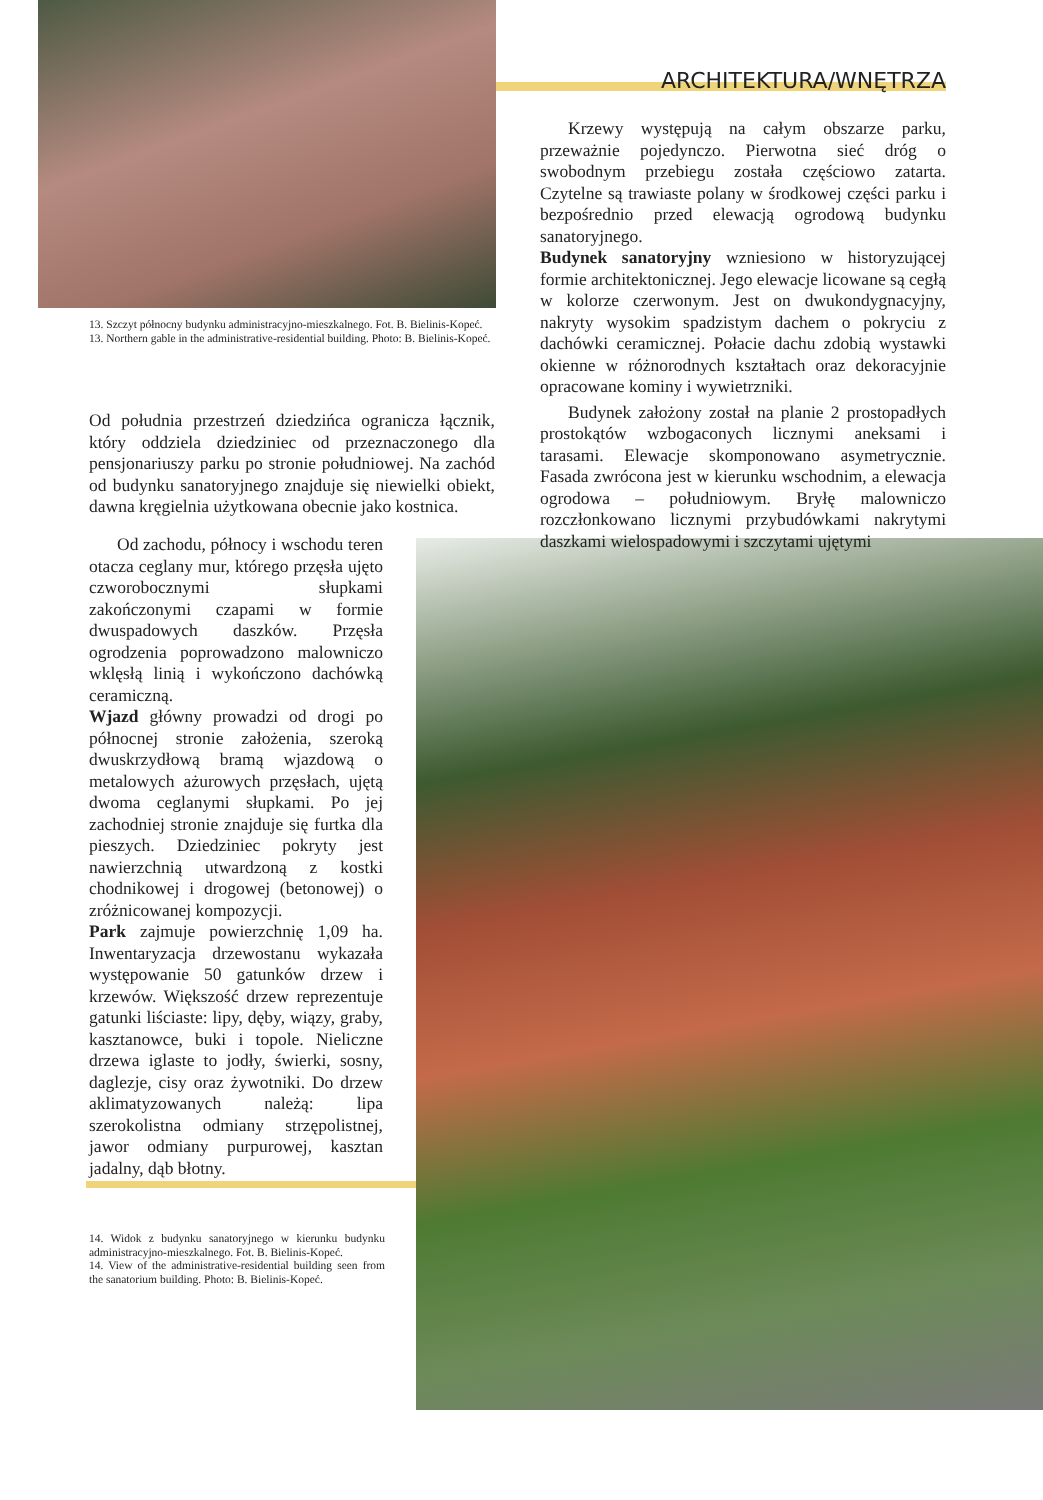ARCHITEKTURA/WNĘTRZA
13. Szczyt północny budynku administracyjno-mieszkalnego. Fot. B. Bielinis-Kopeć.
13. Northern gable in the administrative-residential building. Photo: B. Bielinis-Kopeć.
Od południa przestrzeń dziedzińca ogranicza łącznik, który oddziela dziedziniec od przeznaczonego dla pensjonariuszy parku po stronie południowej. Na zachód od budynku sanatoryjnego znajduje się niewielki obiekt, dawna kręgielnia użytkowana obecnie jako kostnica.
Od zachodu, północy i wschodu teren otacza ceglany mur, którego przęsła ujęto czworobocznymi słupkami zakończonymi czapami w formie dwuspadowych daszków. Przęsła ogrodzenia poprowadzono malowniczo wklęsłą linią i wykończono dachówką ceramiczną.
Wjazd główny prowadzi od drogi po północnej stronie założenia, szeroką dwuskrzydłową bramą wjazdową o metalowych ażurowych przęsłach, ujętą dwoma ceglanymi słupkami. Po jej zachodniej stronie znajduje się furtka dla pieszych. Dziedziniec pokryty jest nawierzchnią utwardzoną z kostki chodnikowej i drogowej (betonowej) o zróżnicowanej kompozycji.
Park zajmuje powierzchnię 1,09 ha. Inwentaryzacja drzewostanu wykazała występowanie 50 gatunków drzew i krzewów. Większość drzew reprezentuje gatunki liściaste: lipy, dęby, wiązy, graby, kasztanowce, buki i topole. Nieliczne drzewa iglaste to jodły, świerki, sosny, daglezje, cisy oraz żywotniki. Do drzew aklimatyzowanych należą: lipa szerokolistna odmiany strzępolistnej, jawor odmiany purpurowej, kasztan jadalny, dąb błotny.
14. Widok z budynku sanatoryjnego w kierunku budynku administracyjno-mieszkalnego. Fot. B. Bielinis-Kopeć.
14. View of the administrative-residential building seen from the sanatorium building. Photo: B. Bielinis-Kopeć.
Krzewy występują na całym obszarze parku, przeważnie pojedynczo. Pierwotna sieć dróg o swobodnym przebiegu została częściowo zatarta. Czytelne są trawiaste polany w środkowej części parku i bezpośrednio przed elewacją ogrodową budynku sanatoryjnego.
Budynek sanatoryjny wzniesiono w historyzującej formie architektonicznej. Jego elewacje licowane są cegłą w kolorze czerwonym. Jest on dwukondygnacyjny, nakryty wysokim spadzistym dachem o pokryciu z dachówki ceramicznej. Połacie dachu zdobią wystawki okienne w różnorodnych kształtach oraz dekoracyjnie opracowane kominy i wywietrzniki.
Budynek założony został na planie 2 prostopadłych prostokątów wzbogaconych licznymi aneksami i tarasami. Elewacje skomponowano asymetrycznie. Fasada zwrócona jest w kierunku wschodnim, a elewacja ogrodowa – południowym. Bryłę malowniczo rozczłonkowano licznymi przybudówkami nakrytymi daszkami wielospadowymi i szczytami ujętymi